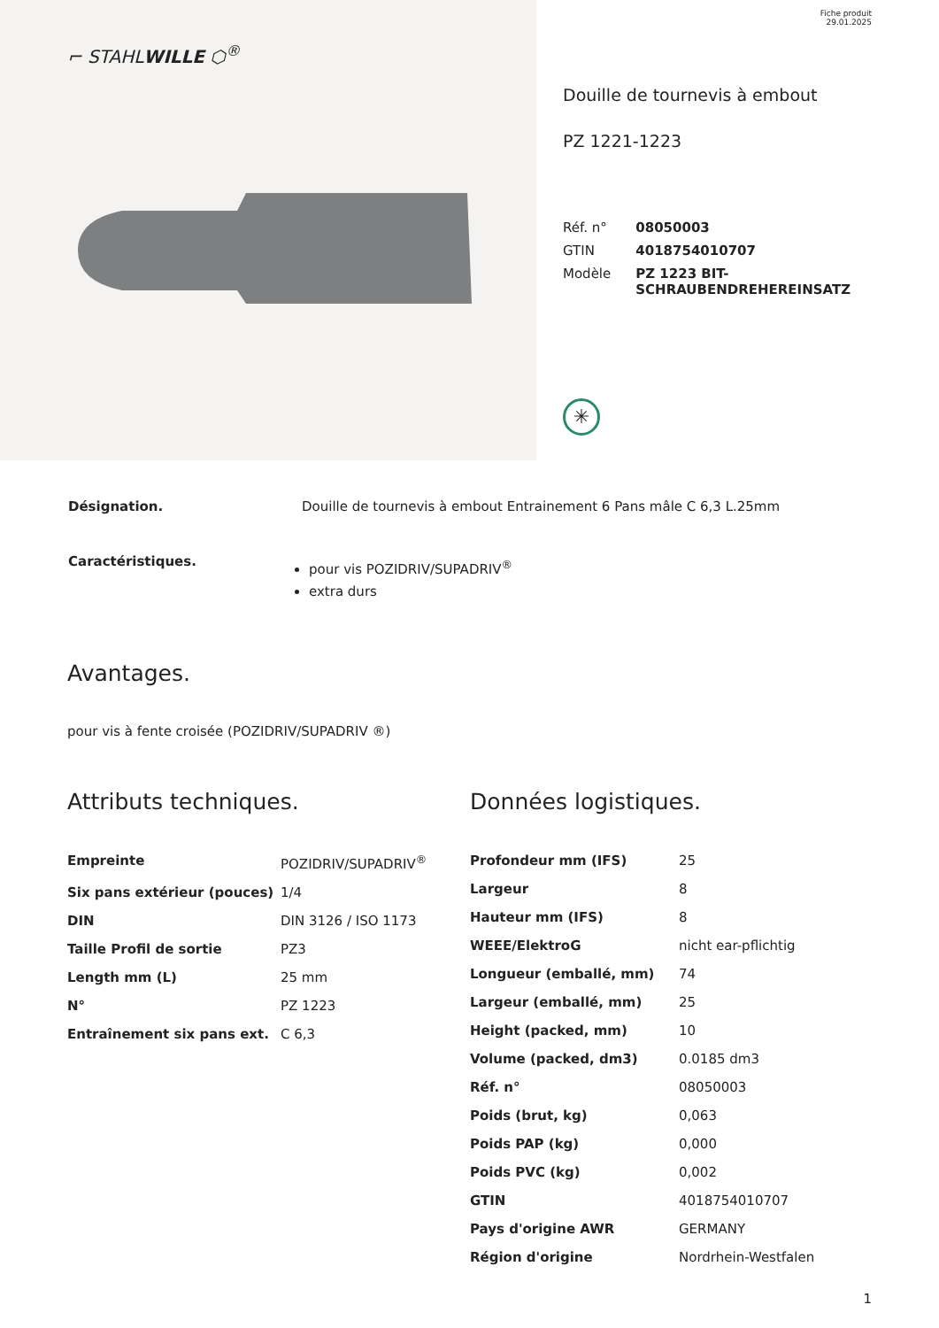⌐ STAHLWILLE ⬡<sup>®</sup>
Fiche produit
29.01.2025
Douille de tournevis à embout
PZ 1221-1223
| Réf. n° | 08050003 |
| GTIN | 4018754010707 |
| Modèle | PZ 1223 BIT- SCHRAUBENDREHEREINSATZ |
✳
| Désignation. | Douille de tournevis à embout Entrainement 6 Pans mâle C 6,3 L.25mm |
| Caractéristiques. | pour vis POZIDRIV/SUPADRIV<sup>®</sup> extra durs |
Avantages.
pour vis à fente croisée (POZIDRIV/SUPADRIV ®)
Attributs techniques.
| Empreinte | POZIDRIV/SUPADRIV<sup>®</sup> |
| Six pans extérieur (pouces) | 1/4 |
| DIN | DIN 3126 / ISO 1173 |
| Taille Profil de sortie | PZ3 |
| Length mm (L) | 25 mm |
| N° | PZ 1223 |
| Entraînement six pans ext. | C 6,3 |
Données logistiques.
| Profondeur mm (IFS) | 25 |
| Largeur | 8 |
| Hauteur mm (IFS) | 8 |
| WEEE/ElektroG | nicht ear-pflichtig |
| Longueur (emballé, mm) | 74 |
| Largeur (emballé, mm) | 25 |
| Height (packed, mm) | 10 |
| Volume (packed, dm3) | 0.0185 dm3 |
| Réf. n° | 08050003 |
| Poids (brut, kg) | 0,063 |
| Poids PAP (kg) | 0,000 |
| Poids PVC (kg) | 0,002 |
| GTIN | 4018754010707 |
| Pays d'origine AWR | GERMANY |
| Région d'origine | Nordrhein-Westfalen |
1